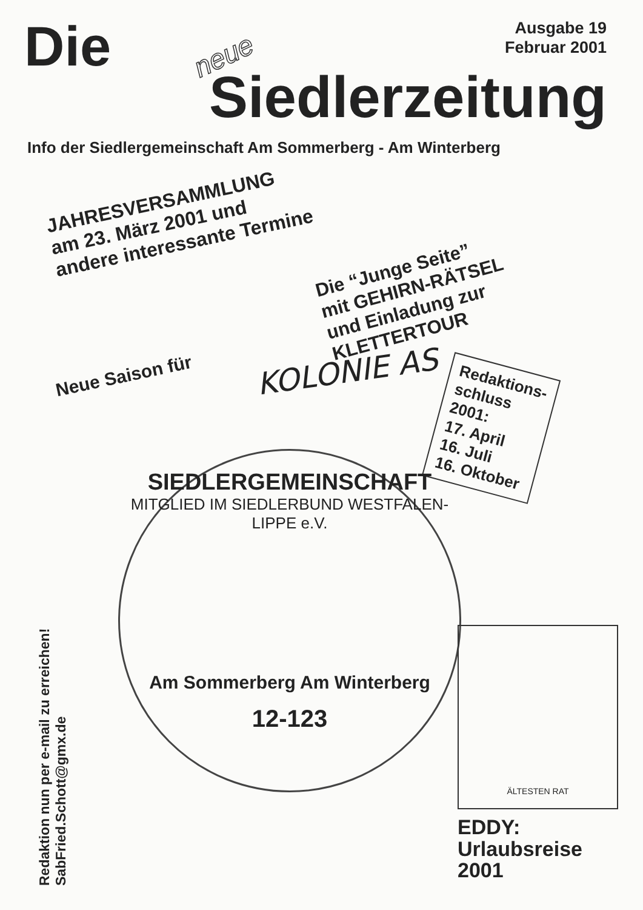Die neue
Ausgabe 19
Februar 2001
Siedlerzeitung
Info der Siedlergemeinschaft Am Sommerberg - Am Winterberg
JAHRESVERSAMMLUNG
am 23. März 2001 und
andere interessante Termine
Die “Junge Seite”
mit GEHIRN-RÄTSEL
und Einladung zur
KLETTERTOUR
Neue Saison für
KOLONIE AS
Redaktions-
schluss
2001:
17. April
16. Juli
16. Oktober
SIEDLERGEMEINSCHAFT
MITGLIED IM SIEDLERBUND WESTFALEN-LIPPE e.V.
Am Sommerberg Am Winterberg
12-123
Redaktion nun per e-mail zu erreichen!
SabFried.Schott@gmx.de
ÄLTESTEN RAT
EDDY:
Urlaubsreise
2001